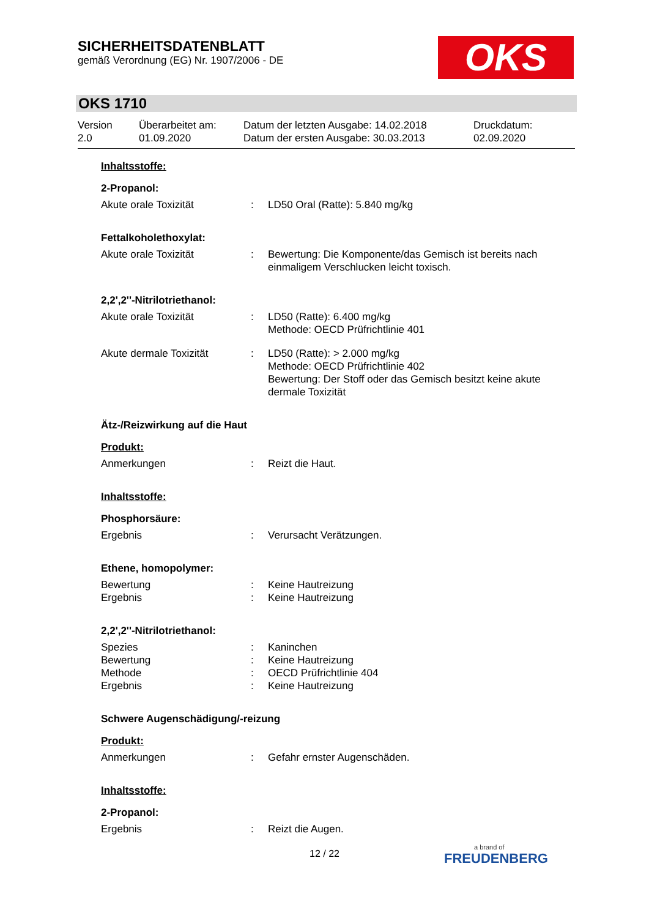SICHERHEITSDATENBLATT
gemäß Verordnung (EG) Nr. 1907/2006 - DE
OKS
OKS 1710
Version
2.0
Überarbeitet am:
01.09.2020
Datum der letzten Ausgabe: 14.02.2018
Datum der ersten Ausgabe: 30.03.2013
Druckdatum:
02.09.2020
Inhaltsstoffe:
2-Propanol:
Akute orale Toxizität : LD50 Oral (Ratte): 5.840 mg/kg
Fettalkoholethoxylat:
Akute orale Toxizität : Bewertung: Die Komponente/das Gemisch ist bereits nach einmaligem Verschlucken leicht toxisch.
2,2',2''-Nitrilotriethanol:
Akute orale Toxizität : LD50 (Ratte): 6.400 mg/kg
Methode: OECD Prüfrichtlinie 401
Akute dermale Toxizität : LD50 (Ratte): > 2.000 mg/kg
Methode: OECD Prüfrichtlinie 402
Bewertung: Der Stoff oder das Gemisch besitzt keine akute dermale Toxizität
Ätz-/Reizwirkung auf die Haut
Produkt:
Anmerkungen : Reizt die Haut.
Inhaltsstoffe:
Phosphorsäure:
Ergebnis : Verursacht Verätzungen.
Ethene, homopolymer:
Bewertung : Keine Hautreizung
Ergebnis : Keine Hautreizung
2,2',2''-Nitrilotriethanol:
Spezies : Kaninchen
Bewertung : Keine Hautreizung
Methode : OECD Prüfrichtlinie 404
Ergebnis : Keine Hautreizung
Schwere Augenschädigung/-reizung
Produkt:
Anmerkungen : Gefahr ernster Augenschäden.
Inhaltsstoffe:
2-Propanol:
Ergebnis : Reizt die Augen.
12 / 22 a brand of
FREUDENBERG